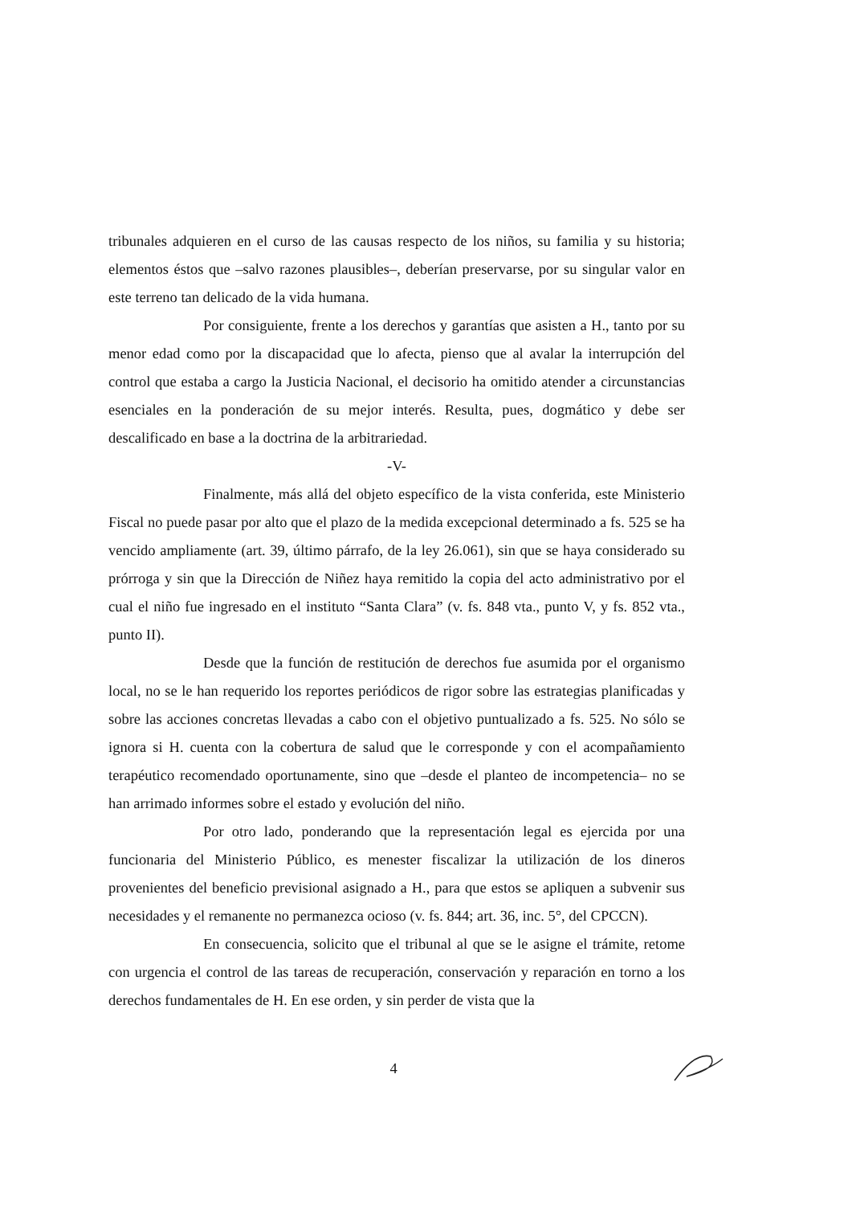tribunales adquieren en el curso de las causas respecto de los niños, su familia y su historia; elementos éstos que –salvo razones plausibles–, deberían preservarse, por su singular valor en este terreno tan delicado de la vida humana.
Por consiguiente, frente a los derechos y garantías que asisten a H., tanto por su menor edad como por la discapacidad que lo afecta, pienso que al avalar la interrupción del control que estaba a cargo la Justicia Nacional, el decisorio ha omitido atender a circunstancias esenciales en la ponderación de su mejor interés. Resulta, pues, dogmático y debe ser descalificado en base a la doctrina de la arbitrariedad.
-V-
Finalmente, más allá del objeto específico de la vista conferida, este Ministerio Fiscal no puede pasar por alto que el plazo de la medida excepcional determinado a fs. 525 se ha vencido ampliamente (art. 39, último párrafo, de la ley 26.061), sin que se haya considerado su prórroga y sin que la Dirección de Niñez haya remitido la copia del acto administrativo por el cual el niño fue ingresado en el instituto “Santa Clara” (v. fs. 848 vta., punto V, y fs. 852 vta., punto II).
Desde que la función de restitución de derechos fue asumida por el organismo local, no se le han requerido los reportes periódicos de rigor sobre las estrategias planificadas y sobre las acciones concretas llevadas a cabo con el objetivo puntualizado a fs. 525. No sólo se ignora si H. cuenta con la cobertura de salud que le corresponde y con el acompañamiento terapéutico recomendado oportunamente, sino que –desde el planteo de incompetencia– no se han arrimado informes sobre el estado y evolución del niño.
Por otro lado, ponderando que la representación legal es ejercida por una funcionaria del Ministerio Público, es menester fiscalizar la utilización de los dineros provenientes del beneficio previsional asignado a H., para que estos se apliquen a subvenir sus necesidades y el remanente no permanezca ocioso (v. fs. 844; art. 36, inc. 5°, del CPCCN).
En consecuencia, solicito que el tribunal al que se le asigne el trámite, retome con urgencia el control de las tareas de recuperación, conservación y reparación en torno a los derechos fundamentales de H. En ese orden, y sin perder de vista que la
4